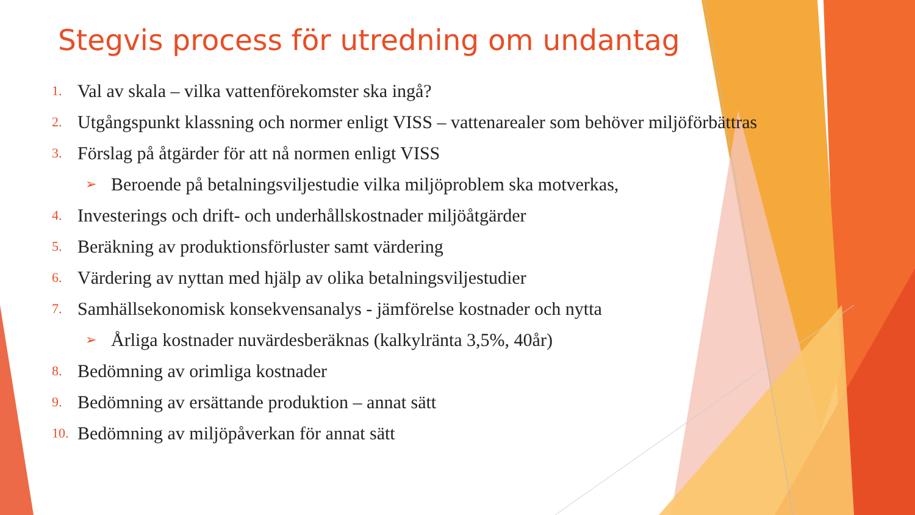Stegvis process för utredning om undantag
1. Val av skala – vilka vattenförekomster ska ingå?
2. Utgångspunkt klassning och normer enligt VISS – vattenarealer som behöver miljöförbättras
3. Förslag på åtgärder för att nå normen enligt VISS
➢ Beroende på betalningsviljestudie vilka miljöproblem ska motverkas,
4. Investerings och drift- och underhållskostnader miljöåtgärder
5. Beräkning av produktionsförluster samt värdering
6. Värdering av nyttan med hjälp av olika betalningsviljestudier
7. Samhällsekonomisk konsekvensanalys - jämförelse kostnader och nytta
➢ Årliga kostnader nuvärdesberäknas (kalkylränta 3,5%, 40år)
8. Bedömning av orimliga kostnader
9. Bedömning av ersättande produktion – annat sätt
10. Bedömning av miljöpåverkan för annat sätt